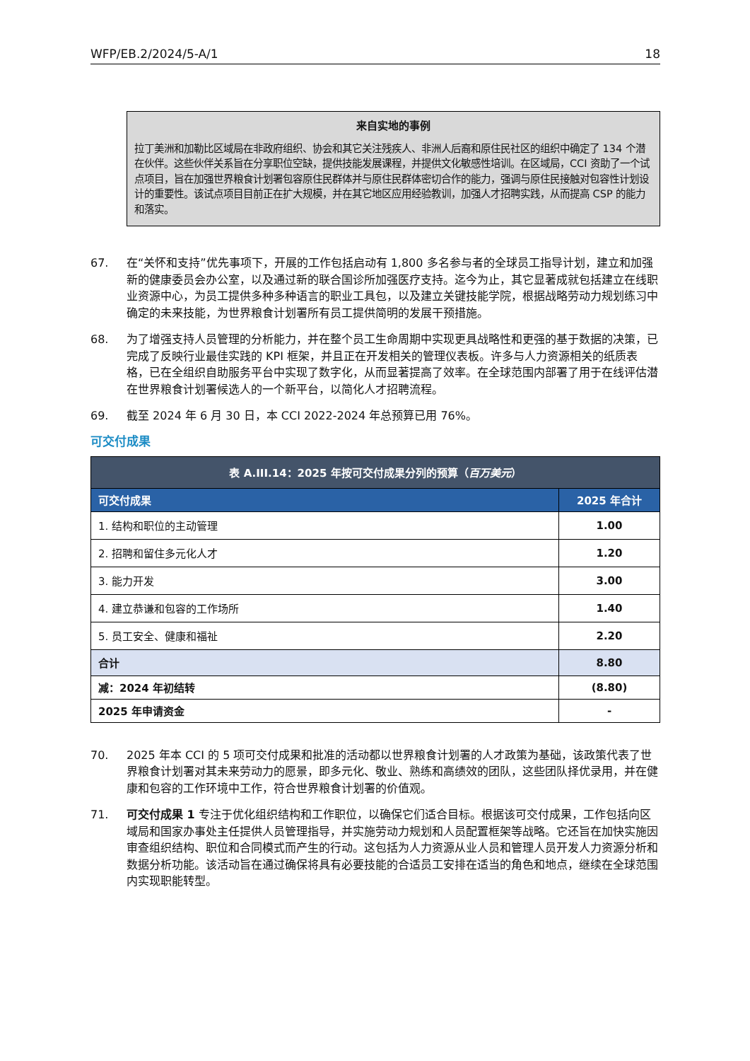WFP/EB.2/2024/5-A/1 18
来自实地的事例
拉丁美洲和加勒比区域局在非政府组织、协会和其它关注残疾人、非洲人后裔和原住民社区的组织中确定了 134 个潜在伙伴。这些伙伴关系旨在分享职位空缺，提供技能发展课程，并提供文化敏感性培训。在区域局，CCI 资助了一个试点项目，旨在加强世界粮食计划署包容原住民群体并与原住民群体密切合作的能力，强调与原住民接触对包容性计划设计的重要性。该试点项目目前正在扩大规模，并在其它地区应用经验教训，加强人才招聘实践，从而提高 CSP 的能力和落实。
67. 在“关怀和支持”优先事项下，开展的工作包括启动有 1,800 多名参与者的全球员工指导计划，建立和加强新的健康委员会办公室，以及通过新的联合国诊所加强医疗支持。迄今为止，其它显著成就包括建立在线职业资源中心，为员工提供多种多种语言的职业工具包，以及建立关键技能学院，根据战略劳动力规划练习中确定的未来技能，为世界粮食计划署所有员工提供简明的发展干预措施。
68. 为了增强支持人员管理的分析能力，并在整个员工生命周期中实现更具战略性和更强的基于数据的决策，已完成了反映行业最佳实践的 KPI 框架，并且正在开发相关的管理仪表板。许多与人力资源相关的纸质表格，已在全组织自助服务平台中实现了数字化，从而显著提高了效率。在全球范围内部署了用于在线评估潜在世界粮食计划署候选人的一个新平台，以简化人才招聘流程。
69. 截至 2024 年 6 月 30 日，本 CCI 2022-2024 年总预算已用 76%。
可交付成果
| 表 A.III.14：2025 年按可交付成果分列的预算（ 百万美元 ） | |
| --- | --- |
| 可交付成果 | 2025 年合计 |
| 1. 结构和职位的主动管理 | 1.00 |
| 2. 招聘和留住多元化人才 | 1.20 |
| 3. 能力开发 | 3.00 |
| 4. 建立恭谦和包容的工作场所 | 1.40 |
| 5. 员工安全、健康和福祉 | 2.20 |
| 合计 | 8.80 |
| 减：2024 年初结转 | (8.80) |
| 2025 年申请资金 | - |
70. 2025 年本 CCI 的 5 项可交付成果和批准的活动都以世界粮食计划署的人才政策为基础，该政策代表了世界粮食计划署对其未来劳动力的愿景，即多元化、敬业、熟练和高绩效的团队，这些团队择优录用，并在健康和包容的工作环境中工作，符合世界粮食计划署的价值观。
71. 可交付成果 1 专注于优化组织结构和工作职位，以确保它们适合目标。根据该可交付成果，工作包括向区域局和国家办事处主任提供人员管理指导，并实施劳动力规划和人员配置框架等战略。它还旨在加快实施因审查组织结构、职位和合同模式而产生的行动。这包括为人力资源从业人员和管理人员开发人力资源分析和数据分析功能。该活动旨在通过确保将具有必要技能的合适员工安排在适当的角色和地点，继续在全球范围内实现职能转型。